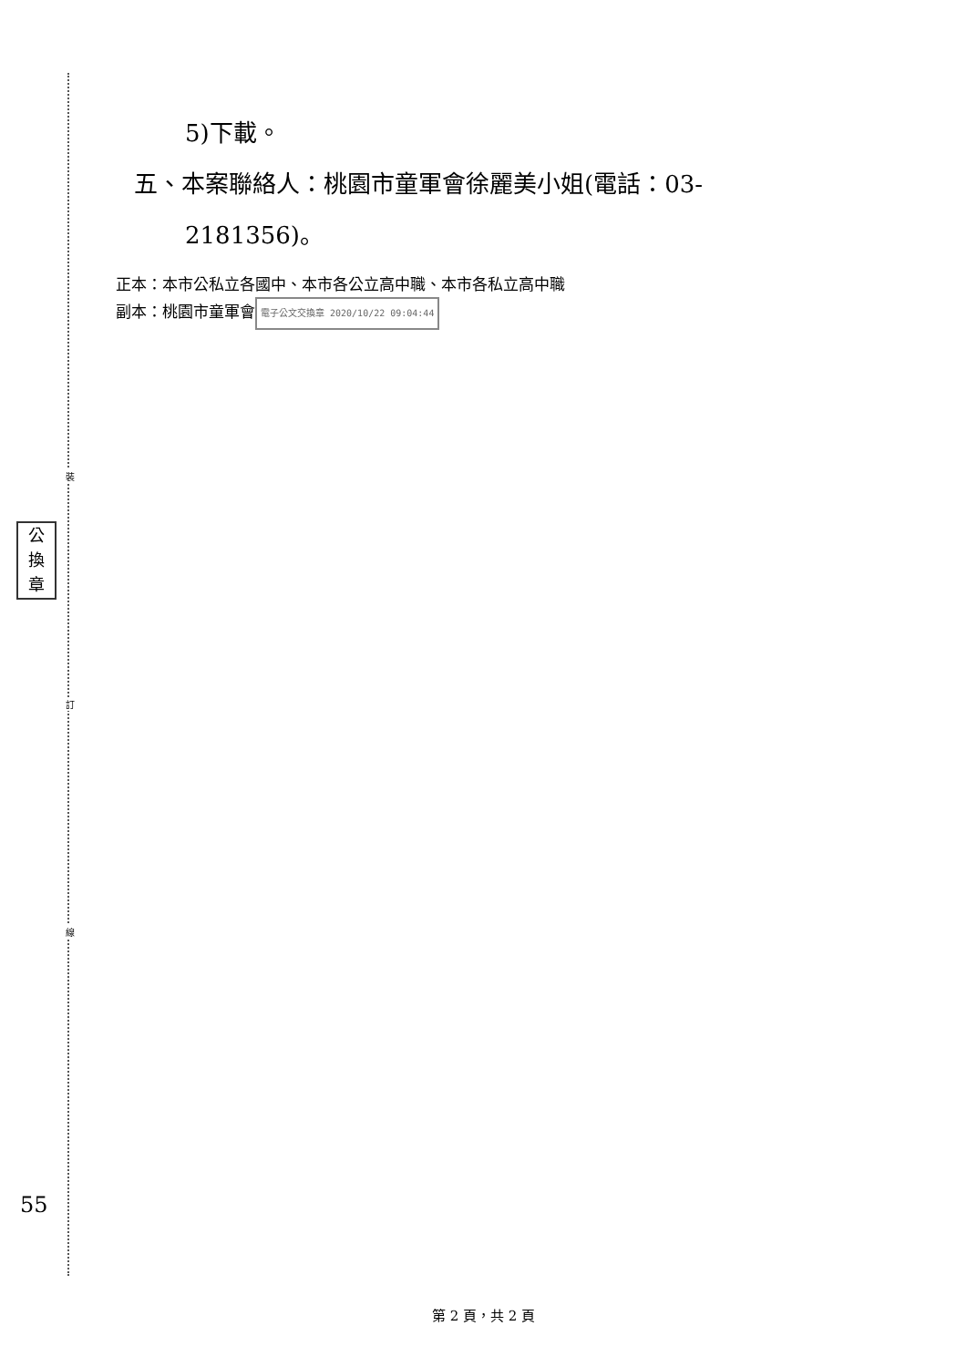裝
訂
線
公
換
章
55
5)下載。
五、本案聯絡人：桃園市童軍會徐麗美小姐(電話：03-
2181356)。
正本：本市公私立各國中、本市各公立高中職、本市各私立高中職
副本：桃園市童軍會 電子公文交換章 2020/10/22 09:04:44
第 2 頁，共 2 頁